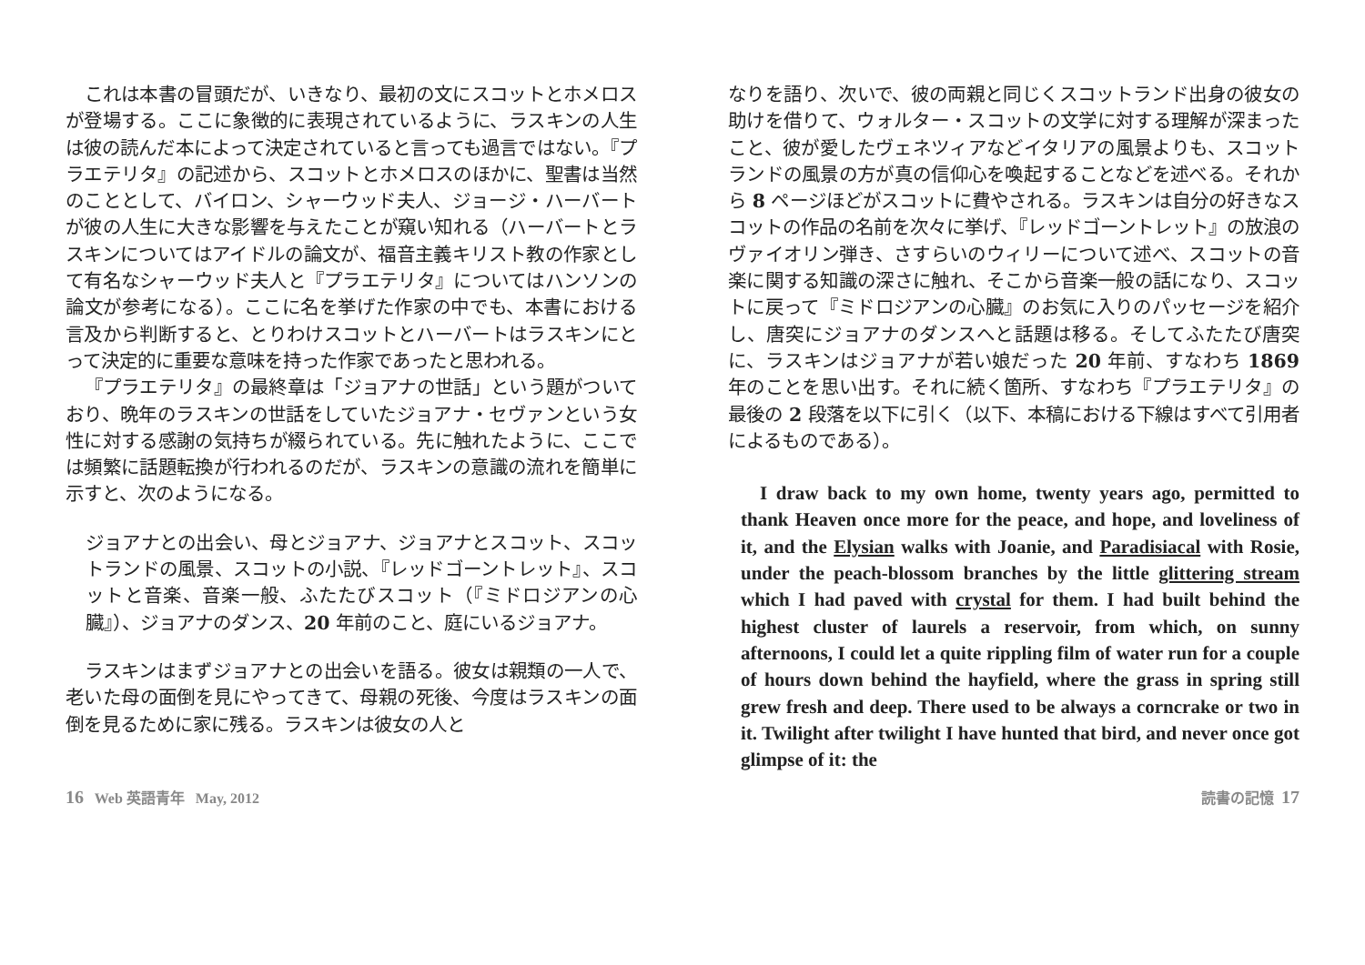これは本書の冒頭だが、いきなり、最初の文にスコットとホメロスが登場する。ここに象徴的に表現されているように、ラスキンの人生は彼の読んだ本によって決定されていると言っても過言ではない。『プラエテリタ』の記述から、スコットとホメロスのほかに、聖書は当然のこととして、バイロン、シャーウッド夫人、ジョージ・ハーバートが彼の人生に大きな影響を与えたことが窺い知れる（ハーバートとラスキンについてはアイドルの論文が、福音主義キリスト教の作家として有名なシャーウッド夫人と『プラエテリタ』についてはハンソンの論文が参考になる）。ここに名を挙げた作家の中でも、本書における言及から判断すると、とりわけスコットとハーバートはラスキンにとって決定的に重要な意味を持った作家であったと思われる。
『プラエテリタ』の最終章は「ジョアナの世話」という題がついており、晩年のラスキンの世話をしていたジョアナ・セヴァンという女性に対する感謝の気持ちが綴られている。先に触れたように、ここでは頻繁に話題転換が行われるのだが、ラスキンの意識の流れを簡単に示すと、次のようになる。
ジョアナとの出会い、母とジョアナ、ジョアナとスコット、スコットランドの風景、スコットの小説、『レッドゴーントレット』、スコットと音楽、音楽一般、ふたたびスコット（『ミドロジアンの心臓』）、ジョアナのダンス、20 年前のこと、庭にいるジョアナ。
ラスキンはまずジョアナとの出会いを語る。彼女は親類の一人で、老いた母の面倒を見にやってきて、母親の死後、今度はラスキンの面倒を見るために家に残る。ラスキンは彼女の人と
なりを語り、次いで、彼の両親と同じくスコットランド出身の彼女の助けを借りて、ウォルター・スコットの文学に対する理解が深まったこと、彼が愛したヴェネツィアなどイタリアの風景よりも、スコットランドの風景の方が真の信仰心を喚起することなどを述べる。それから 8 ページほどがスコットに費やされる。ラスキンは自分の好きなスコットの作品の名前を次々に挙げ、『レッドゴーントレット』の放浪のヴァイオリン弾き、さすらいのウィリーについて述べ、スコットの音楽に関する知識の深さに触れ、そこから音楽一般の話になり、スコットに戻って『ミドロジアンの心臓』のお気に入りのパッセージを紹介し、唐突にジョアナのダンスへと話題は移る。そしてふたたび唐突に、ラスキンはジョアナが若い娘だった 20 年前、すなわち 1869 年のことを思い出す。それに続く箇所、すなわち『プラエテリタ』の最後の 2 段落を以下に引く（以下、本稿における下線はすべて引用者によるものである）。
I draw back to my own home, twenty years ago, permitted to thank Heaven once more for the peace, and hope, and loveliness of it, and the Elysian walks with Joanie, and Paradisiacal with Rosie, under the peach-blossom branches by the little glittering stream which I had paved with crystal for them. I had built behind the highest cluster of laurels a reservoir, from which, on sunny afternoons, I could let a quite rippling film of water run for a couple of hours down behind the hayfield, where the grass in spring still grew fresh and deep. There used to be always a corncrake or two in it. Twilight after twilight I have hunted that bird, and never once got glimpse of it: the
16 Web 英語青年 May, 2012 読書の記憶 17